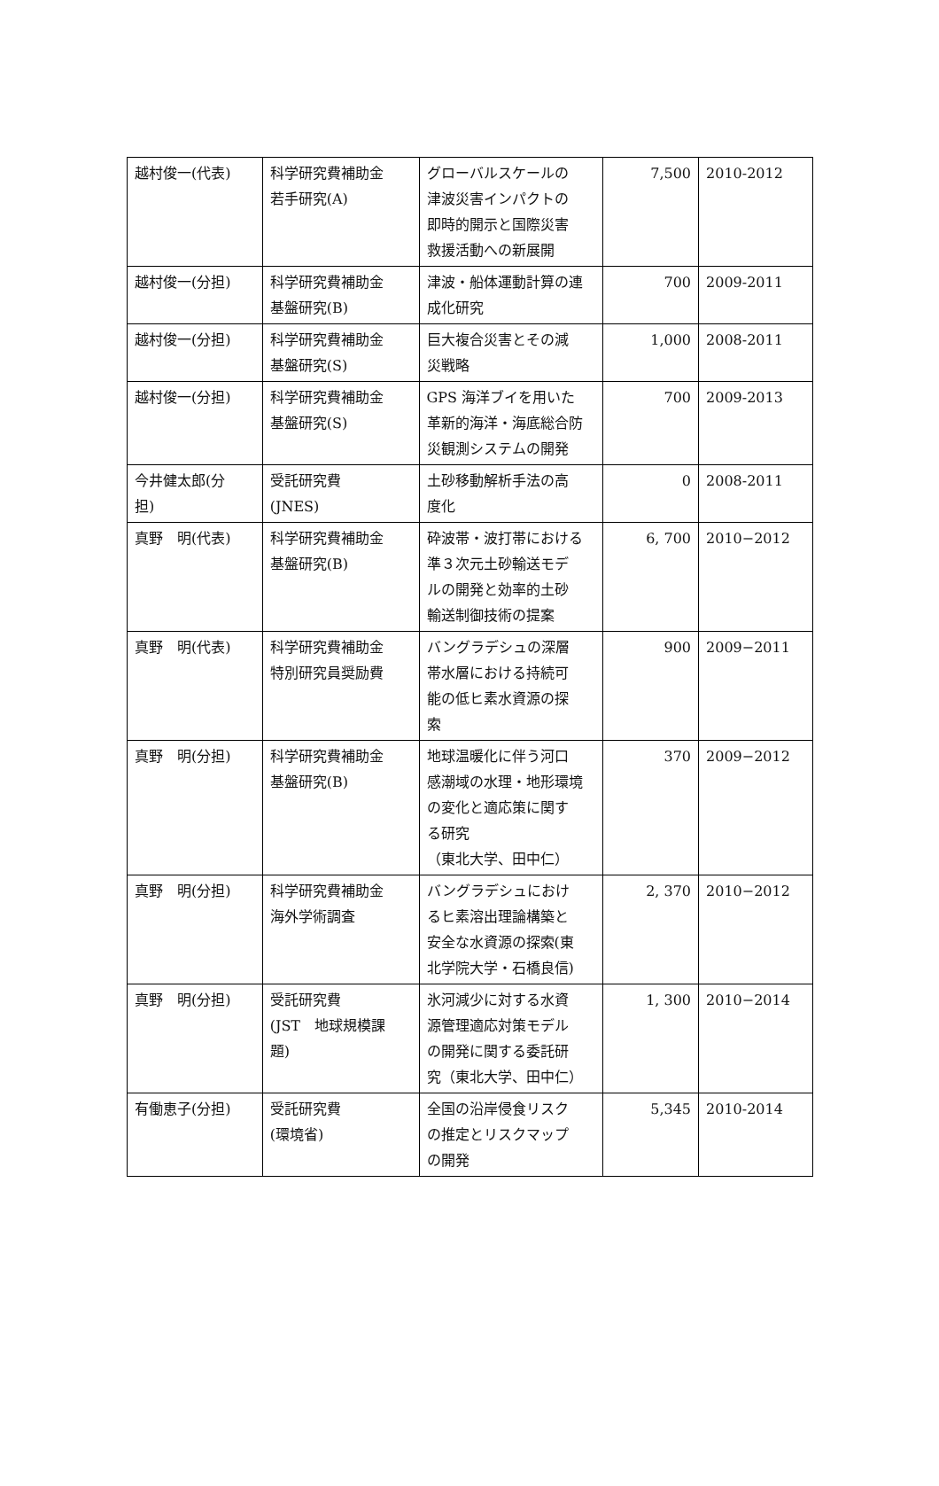| 越村俊一(代表) | 科学研究費補助金 若手研究(A) | グローバルスケールの 津波災害インパクトの 即時的開示と国際災害 救援活動への新展開 | 7,500 | 2010-2012 |
| 越村俊一(分担) | 科学研究費補助金 基盤研究(B) | 津波・船体運動計算の連 成化研究 | 700 | 2009-2011 |
| 越村俊一(分担) | 科学研究費補助金 基盤研究(S) | 巨大複合災害とその減 災戦略 | 1,000 | 2008-2011 |
| 越村俊一(分担) | 科学研究費補助金 基盤研究(S) | GPS 海洋ブイを用いた 革新的海洋・海底総合防 災観測システムの開発 | 700 | 2009-2013 |
| 今井健太郎(分 担) | 受託研究費 (JNES) | 土砂移動解析手法の高 度化 | 0 | 2008-2011 |
| 真野 明(代表) | 科学研究費補助金 基盤研究(B) | 砕波帯・波打帯における 準３次元土砂輸送モデ ルの開発と効率的土砂 輸送制御技術の提案 | 6, 700 | 2010−2012 |
| 真野 明(代表) | 科学研究費補助金 特別研究員奨励費 | バングラデシュの深層 帯水層における持続可 能の低ヒ素水資源の探 索 | 900 | 2009−2011 |
| 真野 明(分担) | 科学研究費補助金 基盤研究(B) | 地球温暖化に伴う河口 感潮域の水理・地形環境 の変化と適応策に関す る研究 （東北大学、田中仁） | 370 | 2009−2012 |
| 真野 明(分担) | 科学研究費補助金 海外学術調査 | バングラデシュにおけ るヒ素溶出理論構築と 安全な水資源の探索(東 北学院大学・石橋良信) | 2, 370 | 2010−2012 |
| 真野 明(分担) | 受託研究費 (JST 地球規模課 題) | 氷河減少に対する水資 源管理適応対策モデル の開発に関する委託研 究（東北大学、田中仁） | 1, 300 | 2010−2014 |
| 有働恵子(分担) | 受託研究費 (環境省) | 全国の沿岸侵食リスク の推定とリスクマップ の開発 | 5,345 | 2010-2014 |